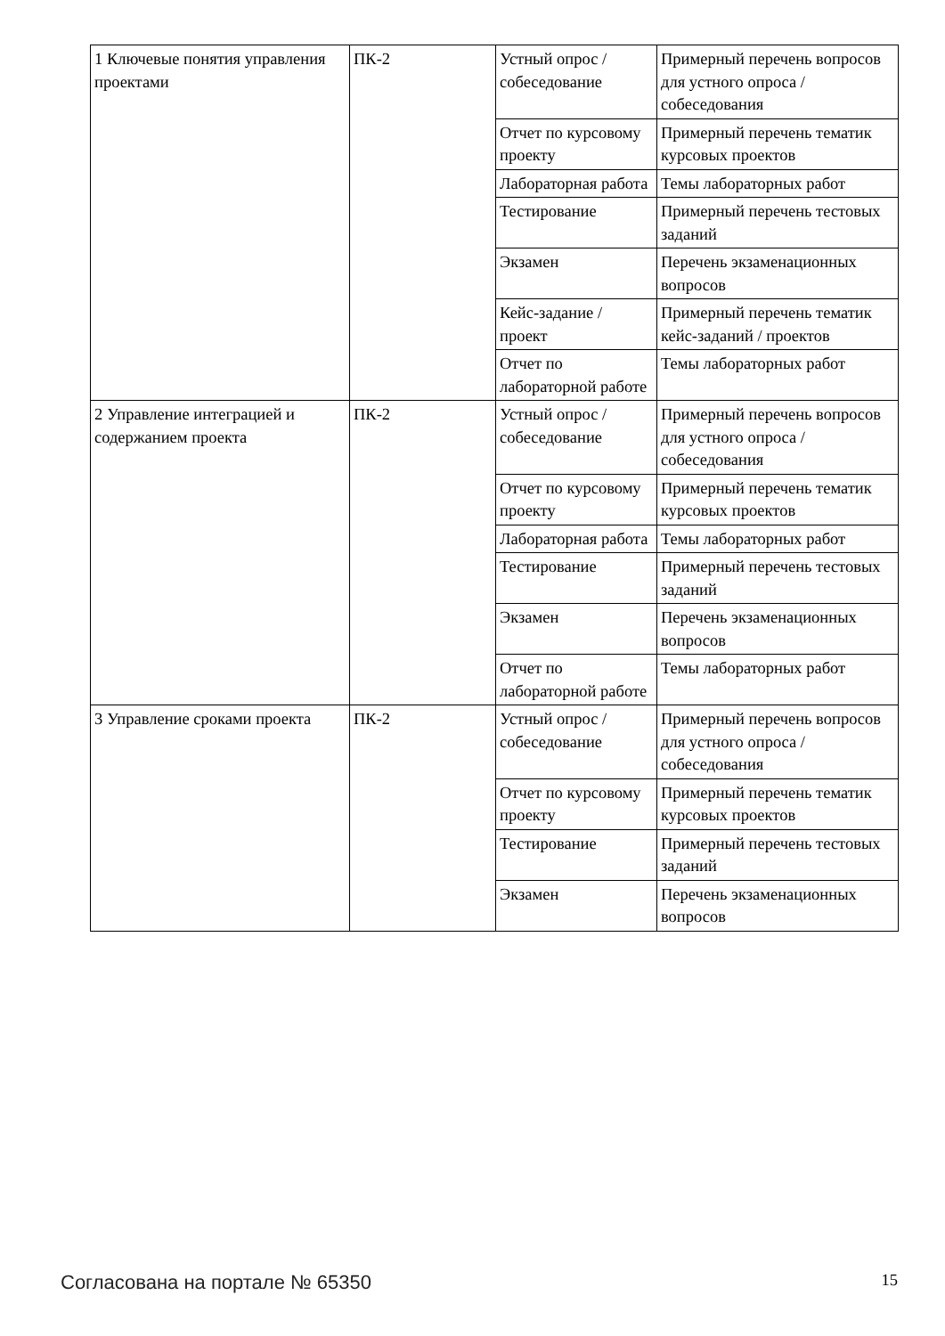| 1 Ключевые понятия управления проектами | ПК-2 | Устный опрос / собеседование | Примерный перечень вопросов для устного опроса / собеседования |
| | | Отчет по курсовому проекту | Примерный перечень тематик курсовых проектов |
| | | Лабораторная работа | Темы лабораторных работ |
| | | Тестирование | Примерный перечень тестовых заданий |
| | | Экзамен | Перечень экзаменационных вопросов |
| | | Кейс-задание / проект | Примерный перечень тематик кейс-заданий / проектов |
| | | Отчет по лабораторной работе | Темы лабораторных работ |
| 2 Управление интеграцией и содержанием проекта | ПК-2 | Устный опрос / собеседование | Примерный перечень вопросов для устного опроса / собеседования |
| | | Отчет по курсовому проекту | Примерный перечень тематик курсовых проектов |
| | | Лабораторная работа | Темы лабораторных работ |
| | | Тестирование | Примерный перечень тестовых заданий |
| | | Экзамен | Перечень экзаменационных вопросов |
| | | Отчет по лабораторной работе | Темы лабораторных работ |
| 3 Управление сроками проекта | ПК-2 | Устный опрос / собеседование | Примерный перечень вопросов для устного опроса / собеседования |
| | | Отчет по курсовому проекту | Примерный перечень тематик курсовых проектов |
| | | Тестирование | Примерный перечень тестовых заданий |
| | | Экзамен | Перечень экзаменационных вопросов |
Согласована на портале № 65350 15